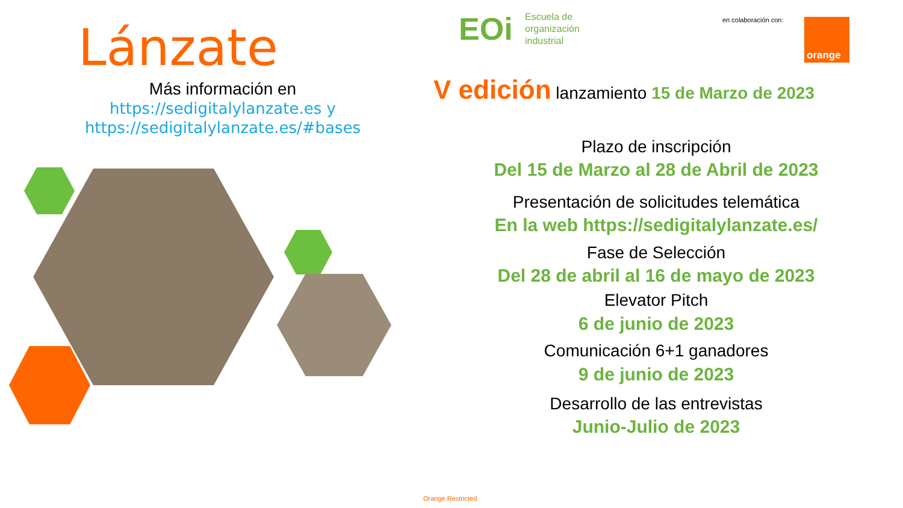Lánzate
Más información en
https://sedigitalylanzate.es y
https://sedigitalylanzate.es/#bases
EOi
Escuela de
organización
industrial
en colaboración con: orange
V edición lanzamiento 15 de Marzo de 2023
Plazo de inscripción
Del 15 de Marzo al 28 de Abril de 2023
Presentación de solicitudes telemática
En la web https://sedigitalylanzate.es/
Fase de Selección
Del 28 de abril al 16 de mayo de 2023
Elevator Pitch
6 de junio de 2023
Comunicación 6+1 ganadores
9 de junio de 2023
Desarrollo de las entrevistas
Junio-Julio de 2023
Orange Restricted